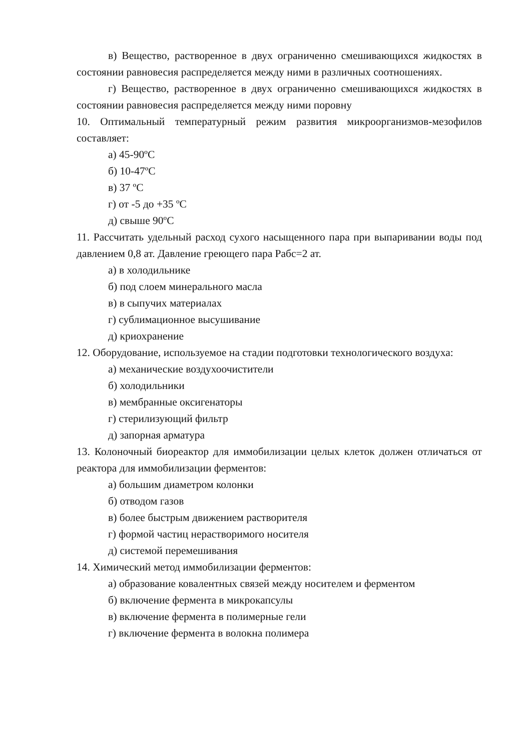в) Вещество, растворенное в двух ограниченно смешивающихся жидкостях в состоянии равновесия распределяется между ними в различных соотношениях.
г) Вещество, растворенное в двух ограниченно смешивающихся жидкостях в состоянии равновесия распределяется между ними поровну
10. Оптимальный температурный режим развития микроорганизмов-мезофилов составляет:
а) 45-90ºС
б) 10-47ºС
в) 37 ºС
г) от -5 до +35 ºС
д) свыше 90ºС
11. Рассчитать удельный расход сухого насыщенного пара при выпаривании воды под давлением 0,8 ат. Давление греющего пара Рабс=2 ат.
а) в холодильнике
б) под слоем минерального масла
в) в сыпучих материалах
г) сублимационное высушивание
д) криохранение
12. Оборудование, используемое на стадии подготовки технологического воздуха:
а) механические воздухоочистители
б) холодильники
в) мембранные оксигенаторы
г) стерилизующий фильтр
д) запорная арматура
13. Колоночный биореактор для иммобилизации целых клеток должен отличаться от реактора для иммобилизации ферментов:
а) большим диаметром колонки
б) отводом газов
в) более быстрым движением растворителя
г) формой частиц нерастворимого носителя
д) системой перемешивания
14. Химический метод иммобилизации ферментов:
а) образование ковалентных связей между носителем и ферментом
б) включение фермента в микрокапсулы
в) включение фермента в полимерные гели
г) включение фермента в волокна полимера